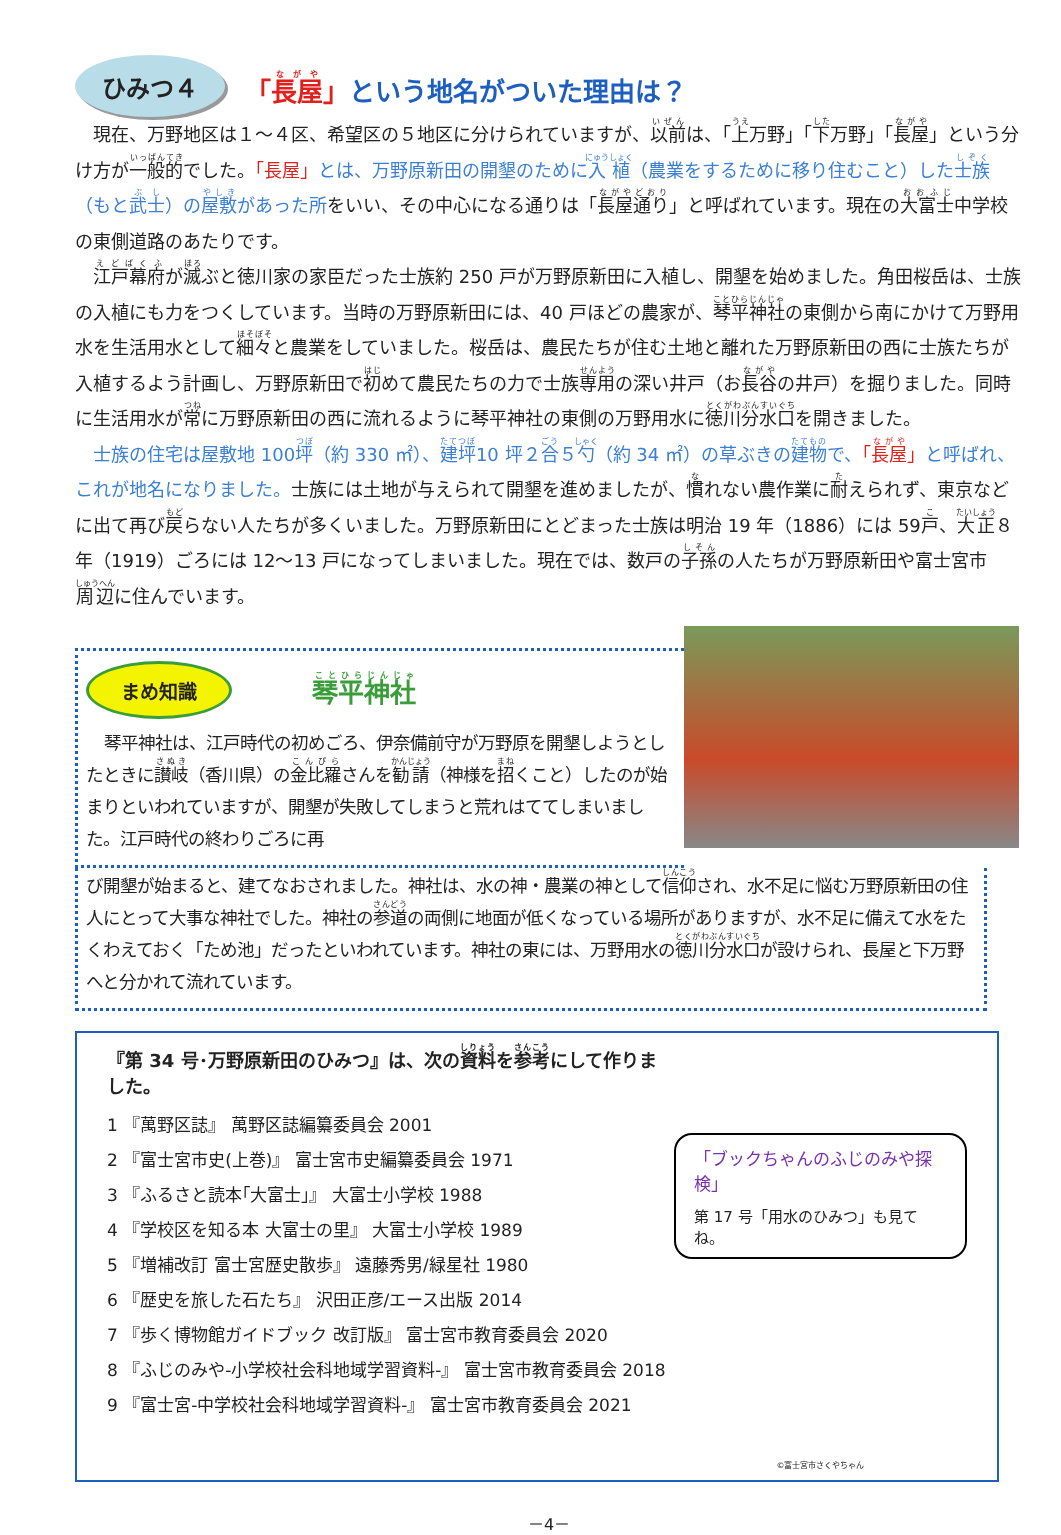ひみつ４
「長屋」という地名がついた理由は？
現在、万野地区は１～４区、希望区の５地区に分けられていますが、以前は、「上万野」「下万野」「長屋」という分け方が一般的でした。「長屋」とは、万野原新田の開墾のために入植（農業をするために移り住むこと）した士族（もと武士）の屋敷があった所をいい、その中心になる通りは「長屋通り」と呼ばれています。現在の大富士中学校の東側道路のあたりです。
江戸幕府が滅ぶと徳川家の家臣だった士族約 250 戸が万野原新田に入植し、開墾を始めました。角田桜岳は、士族の入植にも力をつくしています。当時の万野原新田には、40 戸ほどの農家が、琴平神社の東側から南にかけて万野用水を生活用水として細々と農業をしていました。桜岳は、農民たちが住む土地と離れた万野原新田の西に士族たちが入植するよう計画し、万野原新田で初めて農民たちの力で士族専用の深い井戸（お長谷の井戸）を掘りました。同時に生活用水が常に万野原新田の西に流れるように琴平神社の東側の万野用水に徳川分水口を開きました。
士族の住宅は屋敷地 100坪（約 330 ㎡）、建坪10 坪２合５勺（約 34 ㎡）の草ぶきの建物で、「長屋」と呼ばれ、これが地名になりました。士族には土地が与えられて開墾を進めましたが、慣れない農作業に耐えられず、東京などに出て再び戻らない人たちが多くいました。万野原新田にとどまった士族は明治 19 年（1886）には 59戸、大正８年（1919）ごろには 12～13 戸になってしまいました。現在では、数戸の子孫の人たちが万野原新田や富士宮市周辺に住んでいます。
まめ知識
琴平神社
琴平神社は、江戸時代の初めごろ、伊奈備前守が万野原を開墾しようとしたときに讃岐（香川県）の金比羅さんを勧請（神様を招くこと）したのが始まりといわれていますが、開墾が失敗してしまうと荒れはててしまいました。江戸時代の終わりごろに再
び開墾が始まると、建てなおされました。神社は、水の神・農業の神として信仰され、水不足に悩む万野原新田の住人にとって大事な神社でした。神社の参道の両側に地面が低くなっている場所がありますが、水不足に備えて水をたくわえておく「ため池」だったといわれています。神社の東には、万野用水の徳川分水口が設けられ、長屋と下万野へと分かれて流れています。
『第 34 号･万野原新田のひみつ』は、次の資料を参考にして作りました。
1 『萬野区誌』 萬野区誌編纂委員会 2001
2 『富士宮市史(上巻)』 富士宮市史編纂委員会 1971
3 『ふるさと読本｢大富士｣』 大富士小学校 1988
4 『学校区を知る本 大富士の里』 大富士小学校 1989
5 『増補改訂 富士宮歴史散歩』 遠藤秀男/緑星社 1980
6 『歴史を旅した石たち』 沢田正彦/エース出版 2014
7 『歩く博物館ガイドブック 改訂版』 富士宮市教育委員会 2020
8 『ふじのみや-小学校社会科地域学習資料-』 富士宮市教育委員会 2018
9 『富士宮-中学校社会科地域学習資料-』 富士宮市教育委員会 2021
「ブックちゃんのふじのみや探検」
第 17 号「用水のひみつ」も見てね。
©富士宮市さくやちゃん
－4－